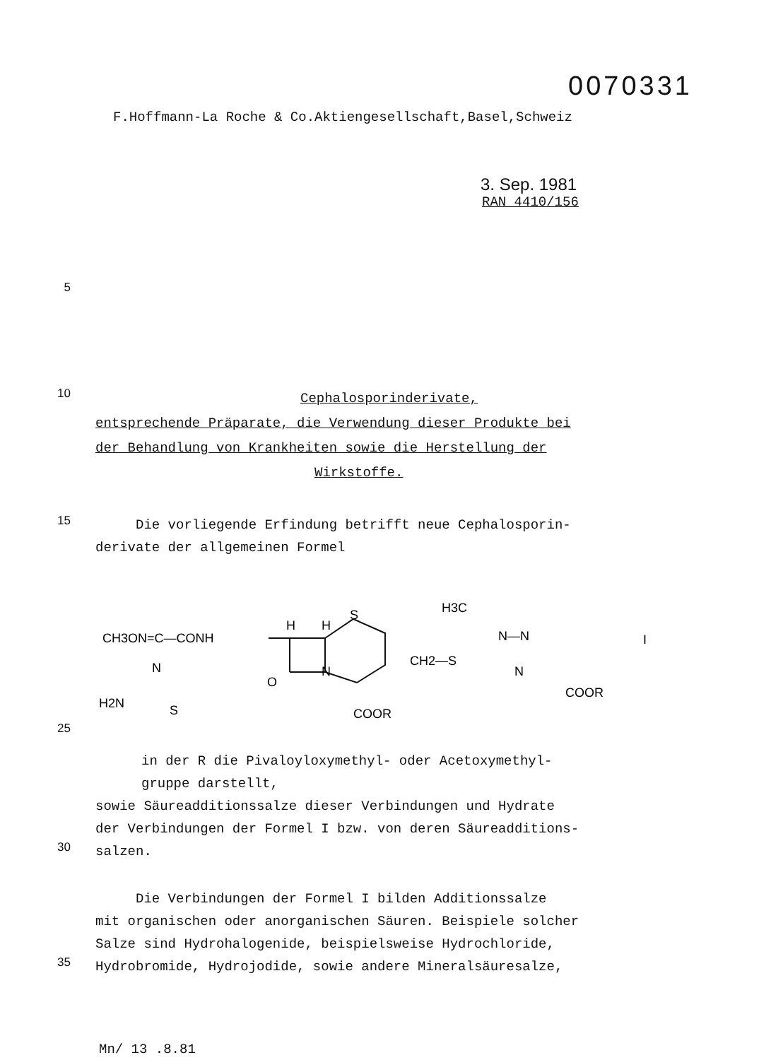0070331
F.Hoffmann-La Roche & Co.Aktiengesellschaft,Basel,Schweiz
3. Sep. 1981
RAN 4410/156
5
10
Cephalosporinderivate,
entsprechende Präparate, die Verwendung dieser Produkte bei
der Behandlung von Krankheiten sowie die Herstellung der
Wirkstoffe.
15
Die vorliegende Erfindung betrifft neue Cephalosporin-
derivate der allgemeinen Formel
CH3ON=C—CONH
H
H
S
N
O
CH2—S
H3C
N—N
N
COOR
COOR
H2N
S
N
I
25
in der R die Pivaloyloxymethyl- oder Acetoxymethyl-
gruppe darstellt,
sowie Säureadditionssalze dieser Verbindungen und Hydrate
der Verbindungen der Formel I bzw. von deren Säureadditions-
30
salzen.
Die Verbindungen der Formel I bilden Additionssalze
mit organischen oder anorganischen Säuren. Beispiele solcher
Salze sind Hydrohalogenide, beispielsweise Hydrochloride,
35
Hydrobromide, Hydrojodide, sowie andere Mineralsäuresalze,
Mn/ 13 .8.81